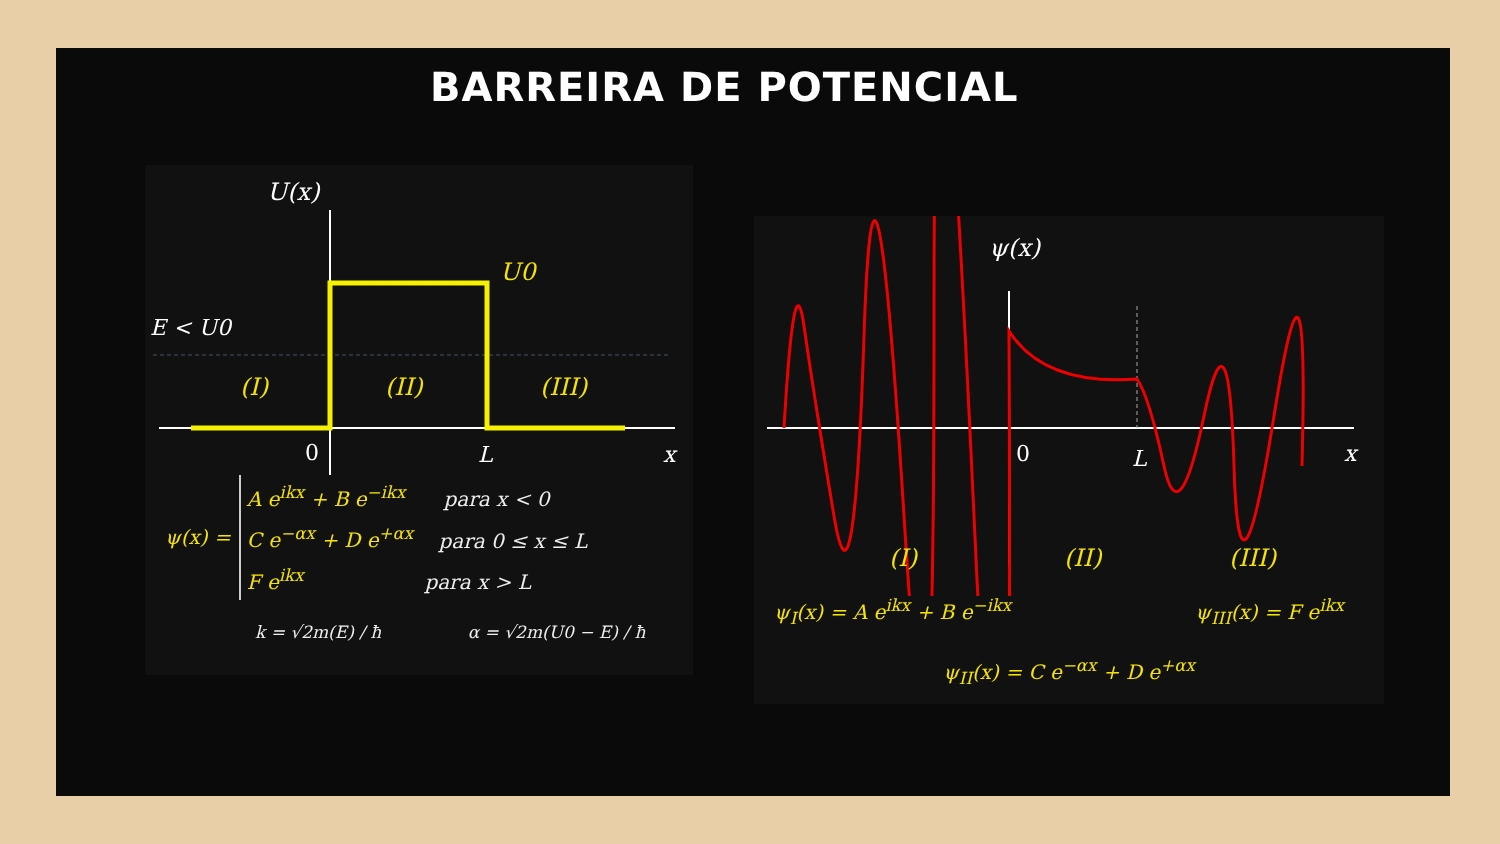BARREIRA DE POTENCIAL
U(x)
U0
E < U0
(I)
(II)
(III)
0
L
x
ψ(x) =
A e<sup>ikx</sup> + B e<sup>−ikx</sup> para x < 0
C e<sup>−αx</sup> + D e<sup>+αx</sup> para 0 ≤ x ≤ L
F e<sup>ikx</sup> para x > L
k = √2m(E) / ħ α = √2m(U0 − E) / ħ
ψ(x)
0
L
x
(I)
(II)
(III)
ψ<sub>I</sub>(x) = A e<sup>ikx</sup> + B e<sup>−ikx</sup> ψ<sub>III</sub>(x) = F e<sup>ikx</sup>
ψ<sub>II</sub>(x) = C e<sup>−αx</sup> + D e<sup>+αx</sup>